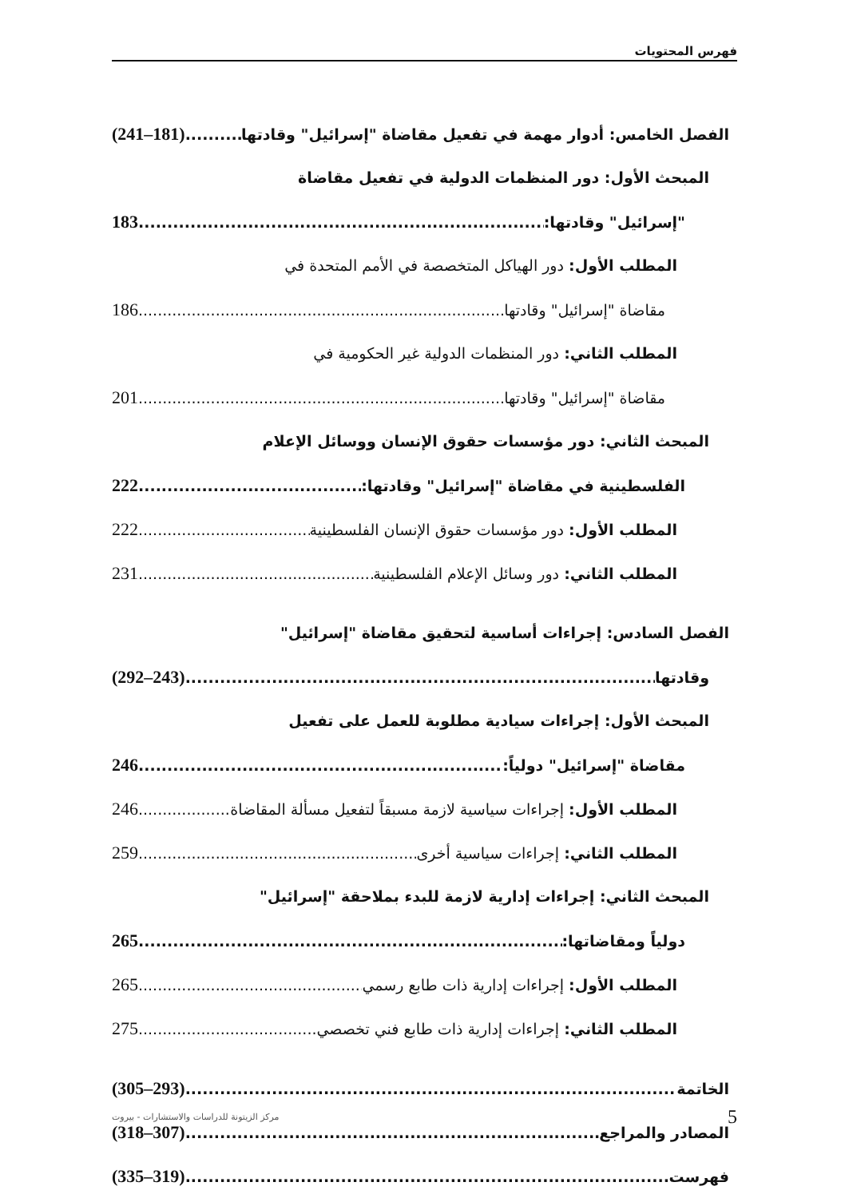فهرس المحتويات
الفصل الخامس: أدوار مهمة في تفعيل مقاضاة "إسرائيل" وقادتها (241–181)
المبحث الأول: دور المنظمات الدولية في تفعيل مقاضاة
"إسرائيل" وقادتها: 183
المطلب الأول: دور الهياكل المتخصصة في الأمم المتحدة في
مقاضاة "إسرائيل" وقادتها 186
المطلب الثاني: دور المنظمات الدولية غير الحكومية في
مقاضاة "إسرائيل" وقادتها 201
المبحث الثاني: دور مؤسسات حقوق الإنسان ووسائل الإعلام
الفلسطينية في مقاضاة "إسرائيل" وقادتها: 222
المطلب الأول: دور مؤسسات حقوق الإنسان الفلسطينية 222
المطلب الثاني: دور وسائل الإعلام الفلسطينية 231
الفصل السادس: إجراءات أساسية لتحقيق مقاضاة "إسرائيل"
وقادتها (292–243)
المبحث الأول: إجراءات سيادية مطلوبة للعمل على تفعيل
مقاضاة "إسرائيل" دولياً: 246
المطلب الأول: إجراءات سياسية لازمة مسبقاً لتفعيل مسألة المقاضاة 246
المطلب الثاني: إجراءات سياسية أخرى 259
المبحث الثاني: إجراءات إدارية لازمة للبدء بملاحقة "إسرائيل"
دولياً ومقاضاتها: 265
المطلب الأول: إجراءات إدارية ذات طابع رسمي 265
المطلب الثاني: إجراءات إدارية ذات طابع فني تخصصي 275
الخاتمة (305–293)
المصادر والمراجع (318–307)
فهرست (335–319)
5 مركز الزيتونة للدراسات والاستشارات - بيروت